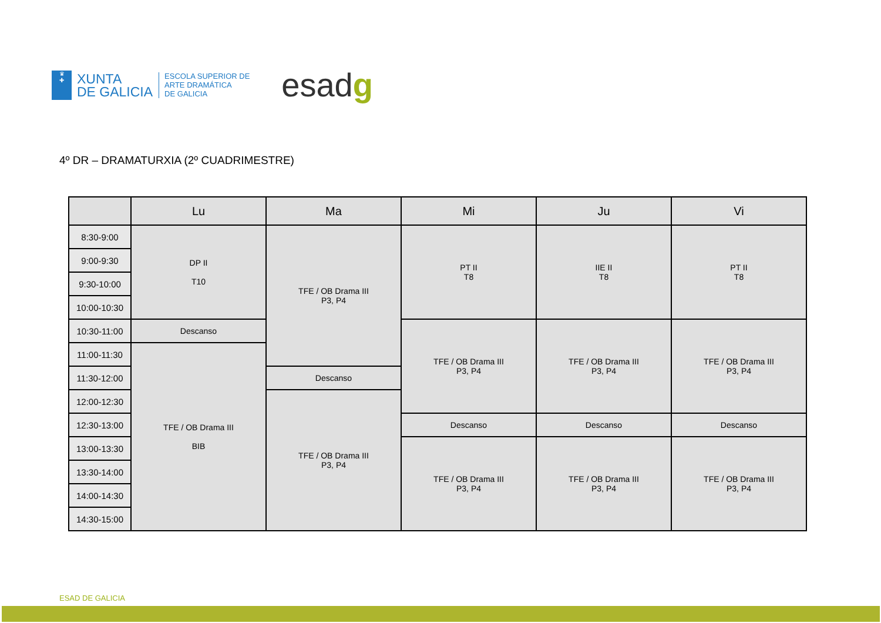♛
✚
XUNTA
DE GALICIA
ESCOLA SUPERIOR DE
ARTE DRAMÁTICA
DE GALICIA
esadg
4º DR – DRAMATURXIA (2º CUADRIMESTRE)
| | Lu | Ma | Mi | Ju | Vi |
| --- | --- | --- | --- | --- | --- |
| 8:30-9:00 | DP II T10 | TFE / OB Drama III P3, P4 | PT II T8 | IIE II T8 | PT II T8 |
| 9:00-9:30 | | | | | |
| 9:30-10:00 | | | | | |
| 10:00-10:30 | | | | | |
| 10:30-11:00 | Descanso | | TFE / OB Drama III P3, P4 | TFE / OB Drama III P3, P4 | TFE / OB Drama III P3, P4 |
| 11:00-11:30 | TFE / OB Drama III BIB | | | | |
| 11:30-12:00 | | Descanso | | | |
| 12:00-12:30 | | TFE / OB Drama III P3, P4 | | | |
| 12:30-13:00 | | | Descanso | Descanso | Descanso |
| 13:00-13:30 | | | TFE / OB Drama III P3, P4 | TFE / OB Drama III P3, P4 | TFE / OB Drama III P3, P4 |
| 13:30-14:00 | | | | | |
| 14:00-14:30 | | | | | |
| 14:30-15:00 | | | | | |
ESAD DE GALICIA